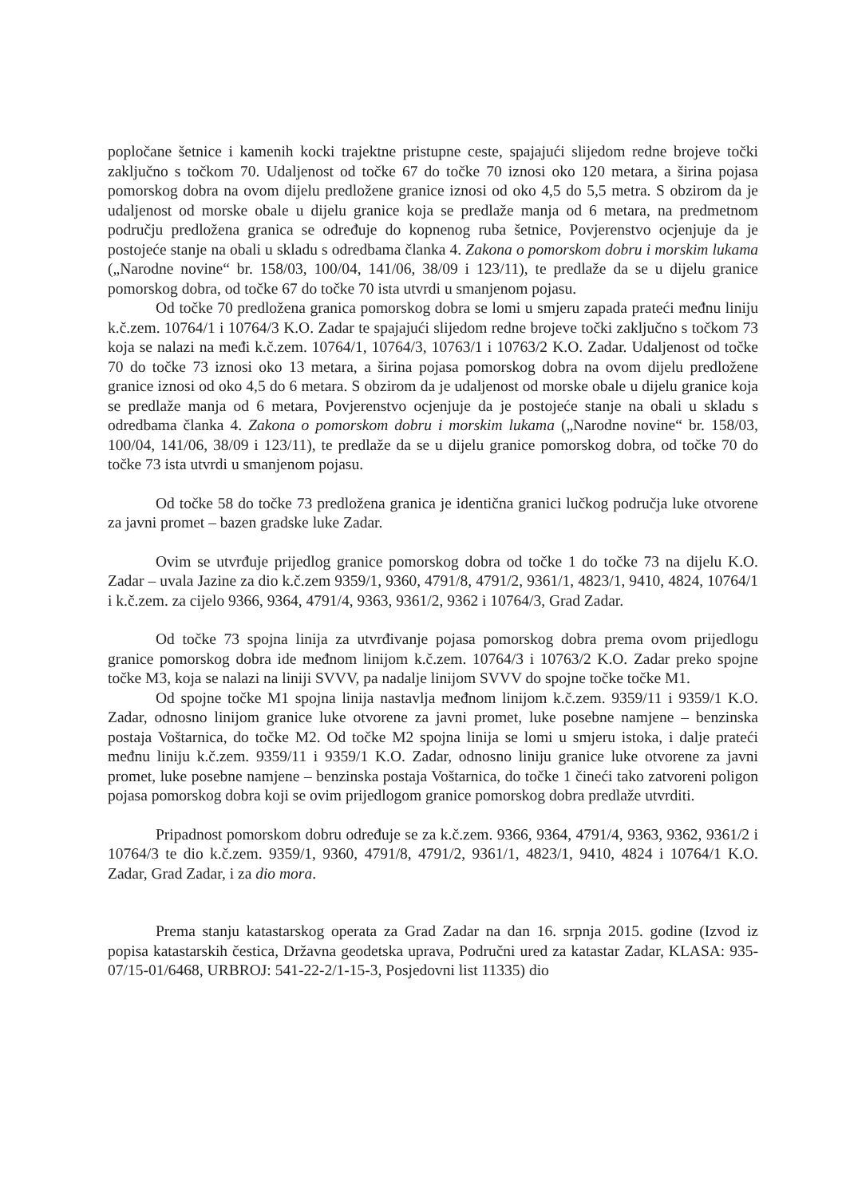popločane šetnice i kamenih kocki trajektne pristupne ceste, spajajući slijedom redne brojeve točki zaključno s točkom 70. Udaljenost od točke 67 do točke 70 iznosi oko 120 metara, a širina pojasa pomorskog dobra na ovom dijelu predložene granice iznosi od oko 4,5 do 5,5 metra. S obzirom da je udaljenost od morske obale u dijelu granice koja se predlaže manja od 6 metara, na predmetnom području predložena granica se određuje do kopnenog ruba šetnice, Povjerenstvo ocjenjuje da je postojeće stanje na obali u skladu s odredbama članka 4. Zakona o pomorskom dobru i morskim lukama („Narodne novine“ br. 158/03, 100/04, 141/06, 38/09 i 123/11), te predlaže da se u dijelu granice pomorskog dobra, od točke 67 do točke 70 ista utvrdi u smanjenom pojasu.
Od točke 70 predložena granica pomorskog dobra se lomi u smjeru zapada prateći međnu liniju k.č.zem. 10764/1 i 10764/3 K.O. Zadar te spajajući slijedom redne brojeve točki zaključno s točkom 73 koja se nalazi na međi k.č.zem. 10764/1, 10764/3, 10763/1 i 10763/2 K.O. Zadar. Udaljenost od točke 70 do točke 73 iznosi oko 13 metara, a širina pojasa pomorskog dobra na ovom dijelu predložene granice iznosi od oko 4,5 do 6 metara. S obzirom da je udaljenost od morske obale u dijelu granice koja se predlaže manja od 6 metara, Povjerenstvo ocjenjuje da je postojeće stanje na obali u skladu s odredbama članka 4. Zakona o pomorskom dobru i morskim lukama („Narodne novine“ br. 158/03, 100/04, 141/06, 38/09 i 123/11), te predlaže da se u dijelu granice pomorskog dobra, od točke 70 do točke 73 ista utvrdi u smanjenom pojasu.
Od točke 58 do točke 73 predložena granica je identična granici lučkog područja luke otvorene za javni promet – bazen gradske luke Zadar.
Ovim se utvrđuje prijedlog granice pomorskog dobra od točke 1 do točke 73 na dijelu K.O. Zadar – uvala Jazine za dio k.č.zem 9359/1, 9360, 4791/8, 4791/2, 9361/1, 4823/1, 9410, 4824, 10764/1 i k.č.zem. za cijelo 9366, 9364, 4791/4, 9363, 9361/2, 9362 i 10764/3, Grad Zadar.
Od točke 73 spojna linija za utvrđivanje pojasa pomorskog dobra prema ovom prijedlogu granice pomorskog dobra ide međnom linijom k.č.zem. 10764/3 i 10763/2 K.O. Zadar preko spojne točke M3, koja se nalazi na liniji SVVV, pa nadalje linijom SVVV do spojne točke točke M1.
Od spojne točke M1 spojna linija nastavlja međnom linijom k.č.zem. 9359/11 i 9359/1 K.O. Zadar, odnosno linijom granice luke otvorene za javni promet, luke posebne namjene – benzinska postaja Voštarnica, do točke M2. Od točke M2 spojna linija se lomi u smjeru istoka, i dalje prateći međnu liniju k.č.zem. 9359/11 i 9359/1 K.O. Zadar, odnosno liniju granice luke otvorene za javni promet, luke posebne namjene – benzinska postaja Voštarnica, do točke 1 čineći tako zatvoreni poligon pojasa pomorskog dobra koji se ovim prijedlogom granice pomorskog dobra predlaže utvrditi.
Pripadnost pomorskom dobru određuje se za k.č.zem. 9366, 9364, 4791/4, 9363, 9362, 9361/2 i 10764/3 te dio k.č.zem. 9359/1, 9360, 4791/8, 4791/2, 9361/1, 4823/1, 9410, 4824 i 10764/1 K.O. Zadar, Grad Zadar, i za dio mora.
Prema stanju katastarskog operata za Grad Zadar na dan 16. srpnja 2015. godine (Izvod iz popisa katastarskih čestica, Državna geodetska uprava, Područni ured za katastar Zadar, KLASA: 935-07/15-01/6468, URBROJ: 541-22-2/1-15-3, Posjedovni list 11335) dio